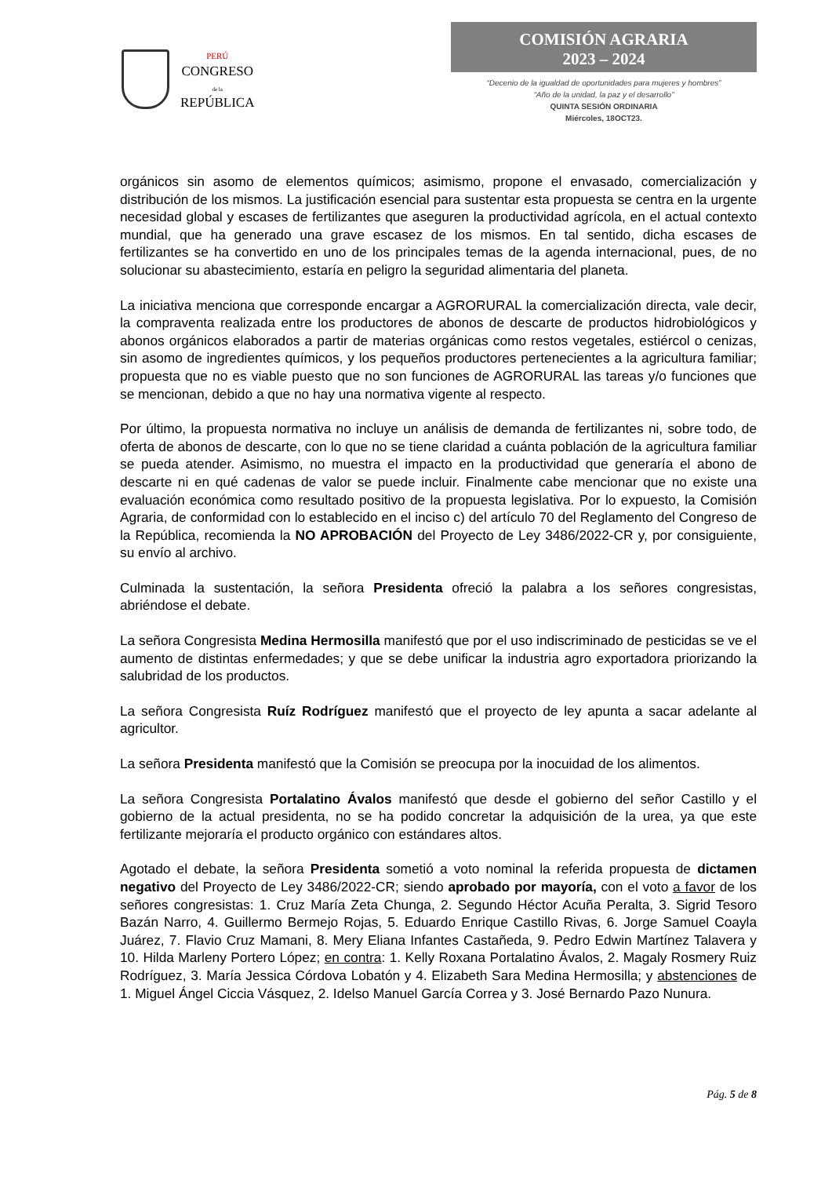PERÚ
CONGRESO
de la
REPÚBLICA
COMISIÓN AGRARIA
2023 – 2024
“Decenio de la igualdad de oportunidades para mujeres y hombres”
“Año de la unidad, la paz y el desarrollo”
QUINTA SESIÓN ORDINARIA
Miércoles, 18OCT23.
orgánicos sin asomo de elementos químicos; asimismo, propone el envasado, comercialización y distribución de los mismos. La justificación esencial para sustentar esta propuesta se centra en la urgente necesidad global y escases de fertilizantes que aseguren la productividad agrícola, en el actual contexto mundial, que ha generado una grave escasez de los mismos. En tal sentido, dicha escases de fertilizantes se ha convertido en uno de los principales temas de la agenda internacional, pues, de no solucionar su abastecimiento, estaría en peligro la seguridad alimentaria del planeta.
La iniciativa menciona que corresponde encargar a AGRORURAL la comercialización directa, vale decir, la compraventa realizada entre los productores de abonos de descarte de productos hidrobiológicos y abonos orgánicos elaborados a partir de materias orgánicas como restos vegetales, estiércol o cenizas, sin asomo de ingredientes químicos, y los pequeños productores pertenecientes a la agricultura familiar; propuesta que no es viable puesto que no son funciones de AGRORURAL las tareas y/o funciones que se mencionan, debido a que no hay una normativa vigente al respecto.
Por último, la propuesta normativa no incluye un análisis de demanda de fertilizantes ni, sobre todo, de oferta de abonos de descarte, con lo que no se tiene claridad a cuánta población de la agricultura familiar se pueda atender. Asimismo, no muestra el impacto en la productividad que generaría el abono de descarte ni en qué cadenas de valor se puede incluir. Finalmente cabe mencionar que no existe una evaluación económica como resultado positivo de la propuesta legislativa. Por lo expuesto, la Comisión Agraria, de conformidad con lo establecido en el inciso c) del artículo 70 del Reglamento del Congreso de la República, recomienda la NO APROBACIÓN del Proyecto de Ley 3486/2022-CR y, por consiguiente, su envío al archivo.
Culminada la sustentación, la señora Presidenta ofreció la palabra a los señores congresistas, abriéndose el debate.
La señora Congresista Medina Hermosilla manifestó que por el uso indiscriminado de pesticidas se ve el aumento de distintas enfermedades; y que se debe unificar la industria agro exportadora priorizando la salubridad de los productos.
La señora Congresista Ruíz Rodríguez manifestó que el proyecto de ley apunta a sacar adelante al agricultor.
La señora Presidenta manifestó que la Comisión se preocupa por la inocuidad de los alimentos.
La señora Congresista Portalatino Ávalos manifestó que desde el gobierno del señor Castillo y el gobierno de la actual presidenta, no se ha podido concretar la adquisición de la urea, ya que este fertilizante mejoraría el producto orgánico con estándares altos.
Agotado el debate, la señora Presidenta sometió a voto nominal la referida propuesta de dictamen negativo del Proyecto de Ley 3486/2022-CR; siendo aprobado por mayoría, con el voto a favor de los señores congresistas: 1. Cruz María Zeta Chunga, 2. Segundo Héctor Acuña Peralta, 3. Sigrid Tesoro Bazán Narro, 4. Guillermo Bermejo Rojas, 5. Eduardo Enrique Castillo Rivas, 6. Jorge Samuel Coayla Juárez, 7. Flavio Cruz Mamani, 8. Mery Eliana Infantes Castañeda, 9. Pedro Edwin Martínez Talavera y 10. Hilda Marleny Portero López; en contra: 1. Kelly Roxana Portalatino Ávalos, 2. Magaly Rosmery Ruiz Rodríguez, 3. María Jessica Córdova Lobatón y 4. Elizabeth Sara Medina Hermosilla; y abstenciones de 1. Miguel Ángel Ciccia Vásquez, 2. Idelso Manuel García Correa y 3. José Bernardo Pazo Nunura.
Pág. 5 de 8